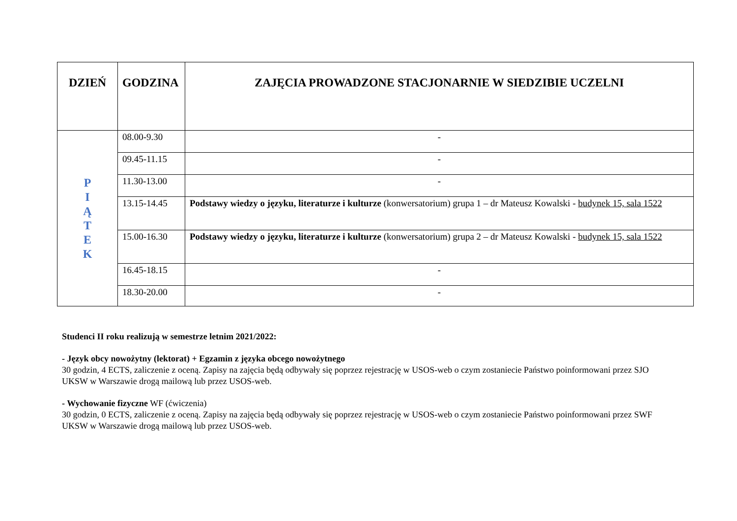| DZIEŃ | GODZINA | ZAJĘCIA PROWADZONE STACJONARNIE W SIEDZIBIE UCZELNI |
| --- | --- | --- |
| P I Ą T E K | 08.00-9.30 | - |
| | 09.45-11.15 | - |
| | 11.30-13.00 | - |
| | 13.15-14.45 | Podstawy wiedzy o języku, literaturze i kulturze (konwersatorium) grupa 1 – dr Mateusz Kowalski - budynek 15, sala 1522 |
| | 15.00-16.30 | Podstawy wiedzy o języku, literaturze i kulturze (konwersatorium) grupa 2 – dr Mateusz Kowalski - budynek 15, sala 1522 |
| | 16.45-18.15 | - |
| | 18.30-20.00 | - |
Studenci II roku realizują w semestrze letnim 2021/2022:
- Język obcy nowożytny (lektorat) + Egzamin z języka obcego nowożytnego
30 godzin, 4 ECTS, zaliczenie z oceną. Zapisy na zajęcia będą odbywały się poprzez rejestrację w USOS-web o czym zostaniecie Państwo poinformowani przez SJO UKSW w Warszawie drogą mailową lub przez USOS-web.
- Wychowanie fizyczne WF (ćwiczenia)
30 godzin, 0 ECTS, zaliczenie z oceną. Zapisy na zajęcia będą odbywały się poprzez rejestrację w USOS-web o czym zostaniecie Państwo poinformowani przez SWF UKSW w Warszawie drogą mailową lub przez USOS-web.